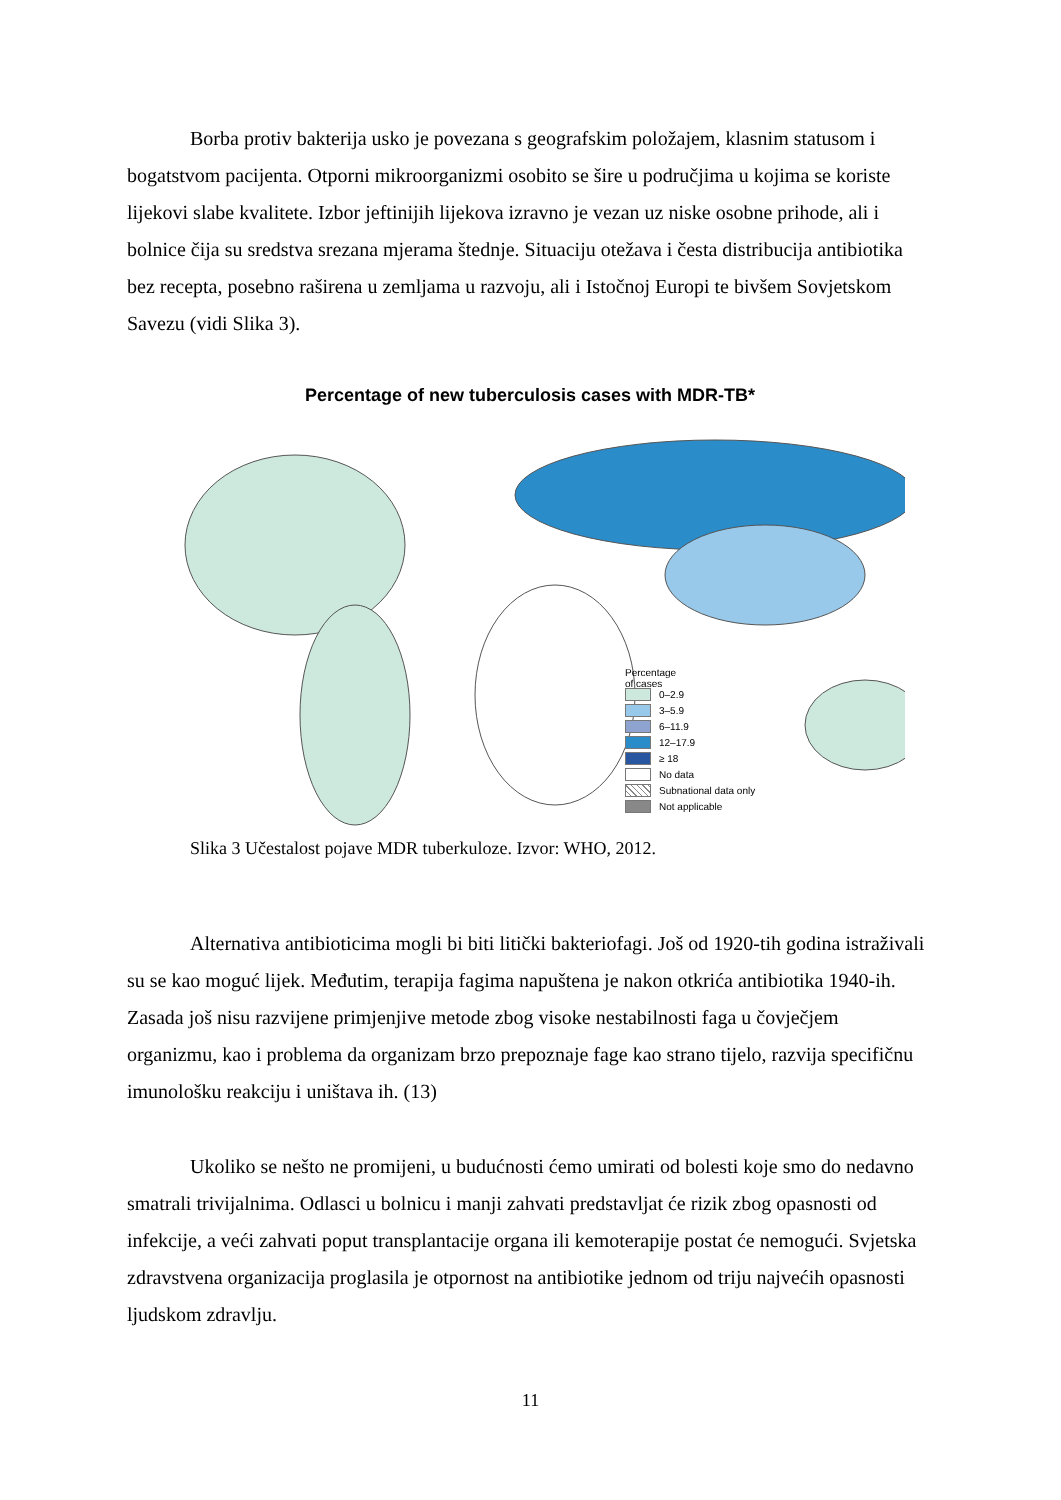Borba protiv bakterija usko je povezana s geografskim položajem, klasnim statusom i bogatstvom pacijenta. Otporni mikroorganizmi osobito se šire u područjima u kojima se koriste lijekovi slabe kvalitete. Izbor jeftinijih lijekova izravno je vezan uz niske osobne prihode, ali i bolnice čija su sredstva srezana mjerama štednje. Situaciju otežava i česta distribucija antibiotika bez recepta, posebno raširena u zemljama u razvoju, ali i Istočnoj Europi te bivšem Sovjetskom Savezu (vidi Slika 3).
Percentage of new tuberculosis cases with MDR-TB*
Percentage
of cases
0–2.9
3–5.9
6–11.9
12–17.9
≥ 18
No data
Subnational data only
Not applicable
Slika 3 Učestalost pojave MDR tuberkuloze. Izvor: WHO, 2012.
Alternativa antibioticima mogli bi biti litički bakteriofagi. Još od 1920-tih godina istraživali su se kao moguć lijek. Međutim, terapija fagima napuštena je nakon otkrića antibiotika 1940-ih. Zasada još nisu razvijene primjenjive metode zbog visoke nestabilnosti faga u čovječjem organizmu, kao i problema da organizam brzo prepoznaje fage kao strano tijelo, razvija specifičnu imunološku reakciju i uništava ih. (13)
Ukoliko se nešto ne promijeni, u budućnosti ćemo umirati od bolesti koje smo do nedavno smatrali trivijalnima. Odlasci u bolnicu i manji zahvati predstavljat će rizik zbog opasnosti od infekcije, a veći zahvati poput transplantacije organa ili kemoterapije postat će nemogući. Svjetska zdravstvena organizacija proglasila je otpornost na antibiotike jednom od triju najvećih opasnosti ljudskom zdravlju.
11